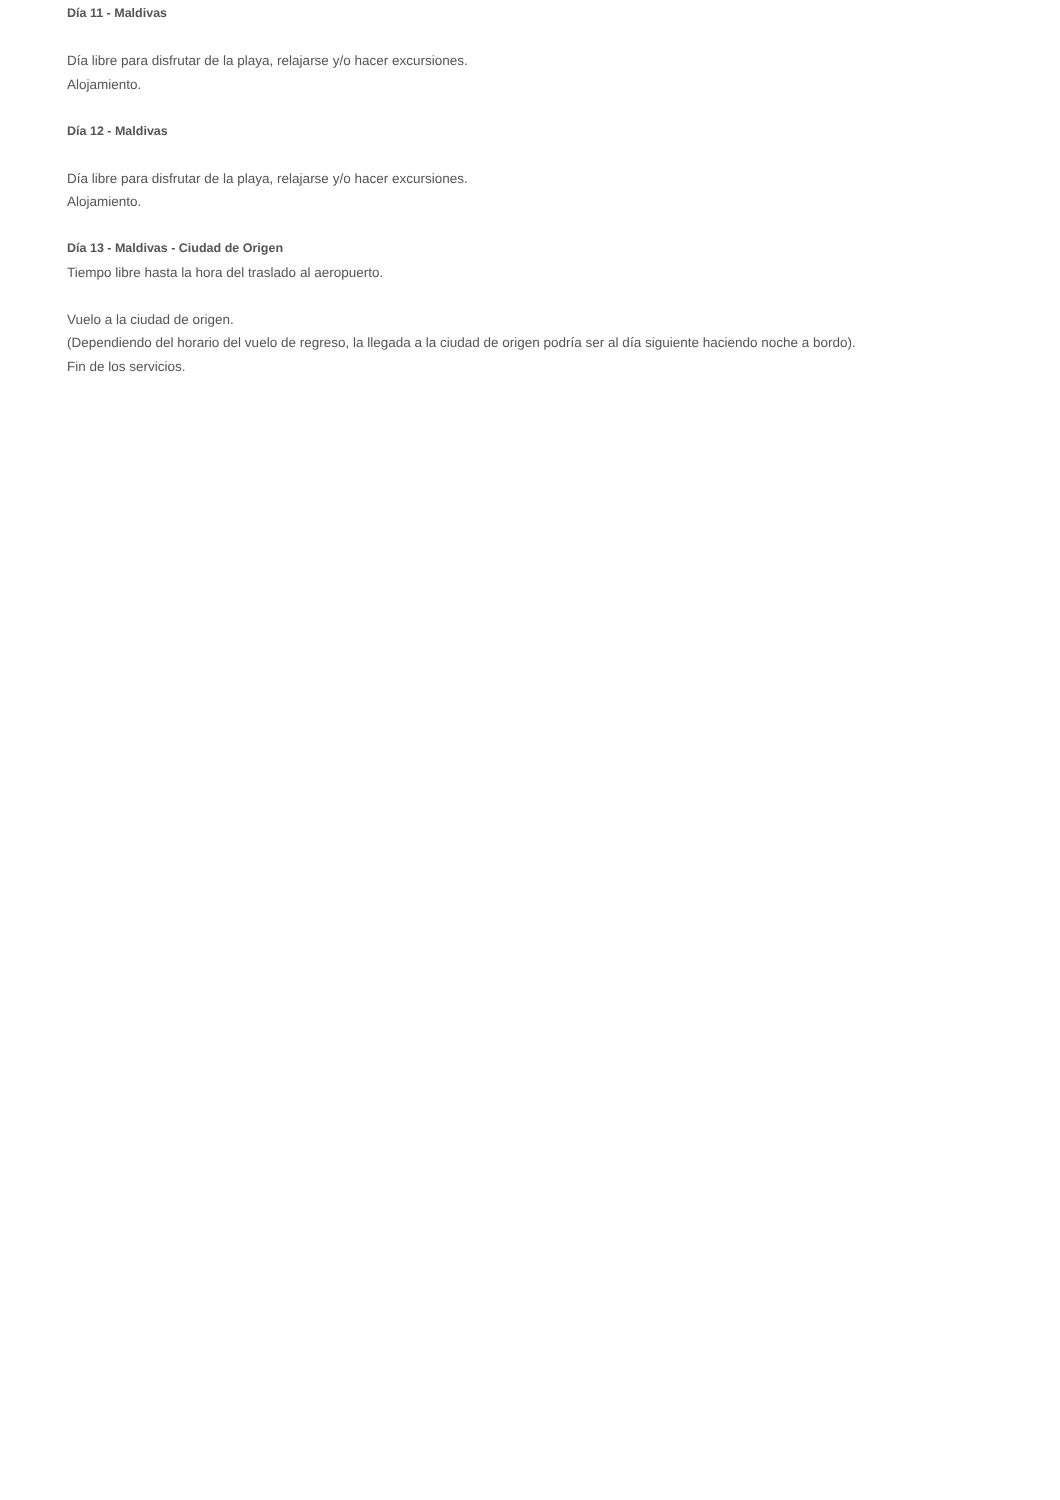Día 11 - Maldivas
Día libre para disfrutar de la playa, relajarse y/o hacer excursiones.
Alojamiento.
Día 12 - Maldivas
Día libre para disfrutar de la playa, relajarse y/o hacer excursiones.
Alojamiento.
Día 13 - Maldivas - Ciudad de Origen
Tiempo libre hasta la hora del traslado al aeropuerto.
Vuelo a la ciudad de origen.
(Dependiendo del horario del vuelo de regreso, la llegada a la ciudad de origen podría ser al día siguiente haciendo noche a bordo).
Fin de los servicios.